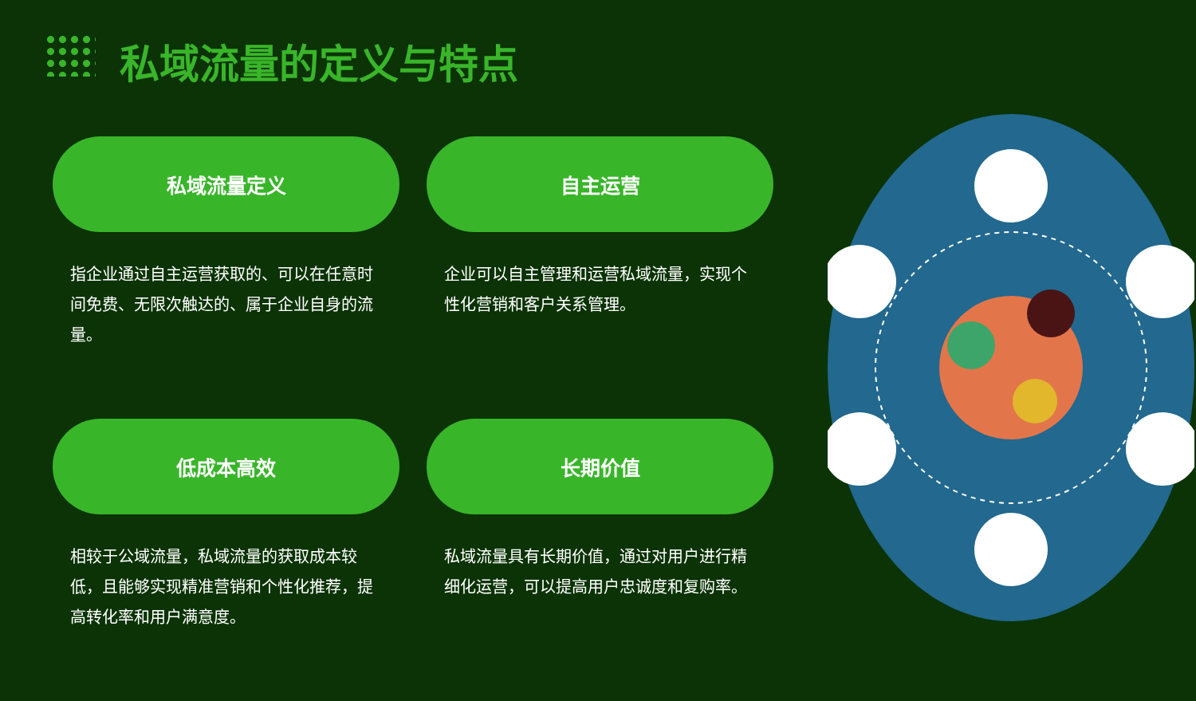私域流量的定义与特点
私域流量定义
指企业通过自主运营获取的、可以在任意时间免费、无限次触达的、属于企业自身的流量。
自主运营
企业可以自主管理和运营私域流量，实现个性化营销和客户关系管理。
低成本高效
相较于公域流量，私域流量的获取成本较低，且能够实现精准营销和个性化推荐，提高转化率和用户满意度。
长期价值
私域流量具有长期价值，通过对用户进行精细化运营，可以提高用户忠诚度和复购率。